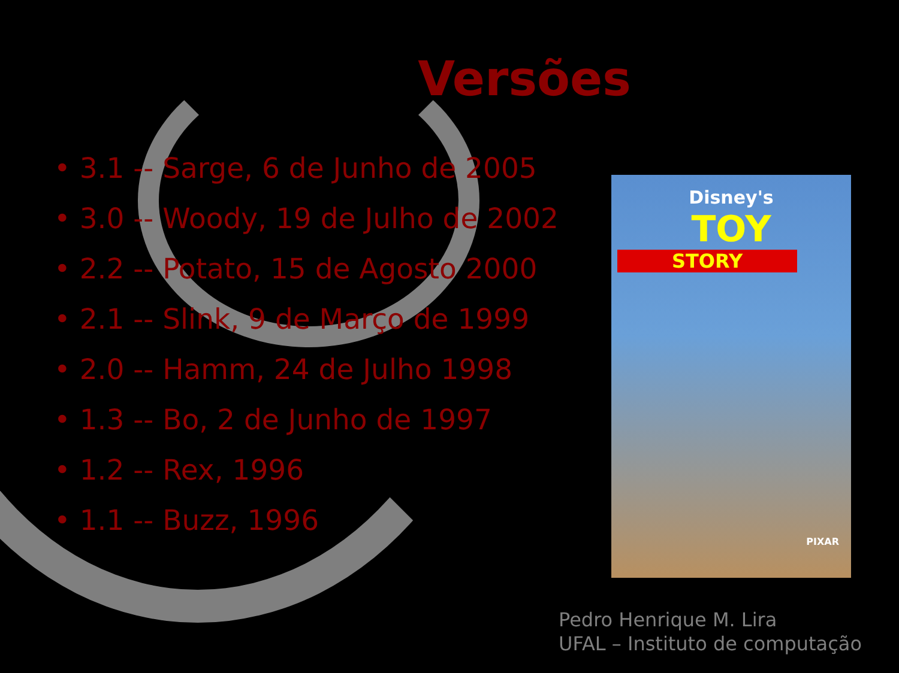Versões
• 3.1 -- Sarge, 6 de Junho de 2005
• 3.0 -- Woody, 19 de Julho de 2002
• 2.2 -- Potato, 15 de Agosto 2000
• 2.1 -- Slink, 9 de Março de 1999
• 2.0 -- Hamm, 24 de Julho 1998
• 1.3 -- Bo, 2 de Junho de 1997
• 1.2 -- Rex, 1996
• 1.1 -- Buzz, 1996
Disney's
TOY
STORY
PIXAR
Pedro Henrique M. Lira
UFAL – Instituto de computação